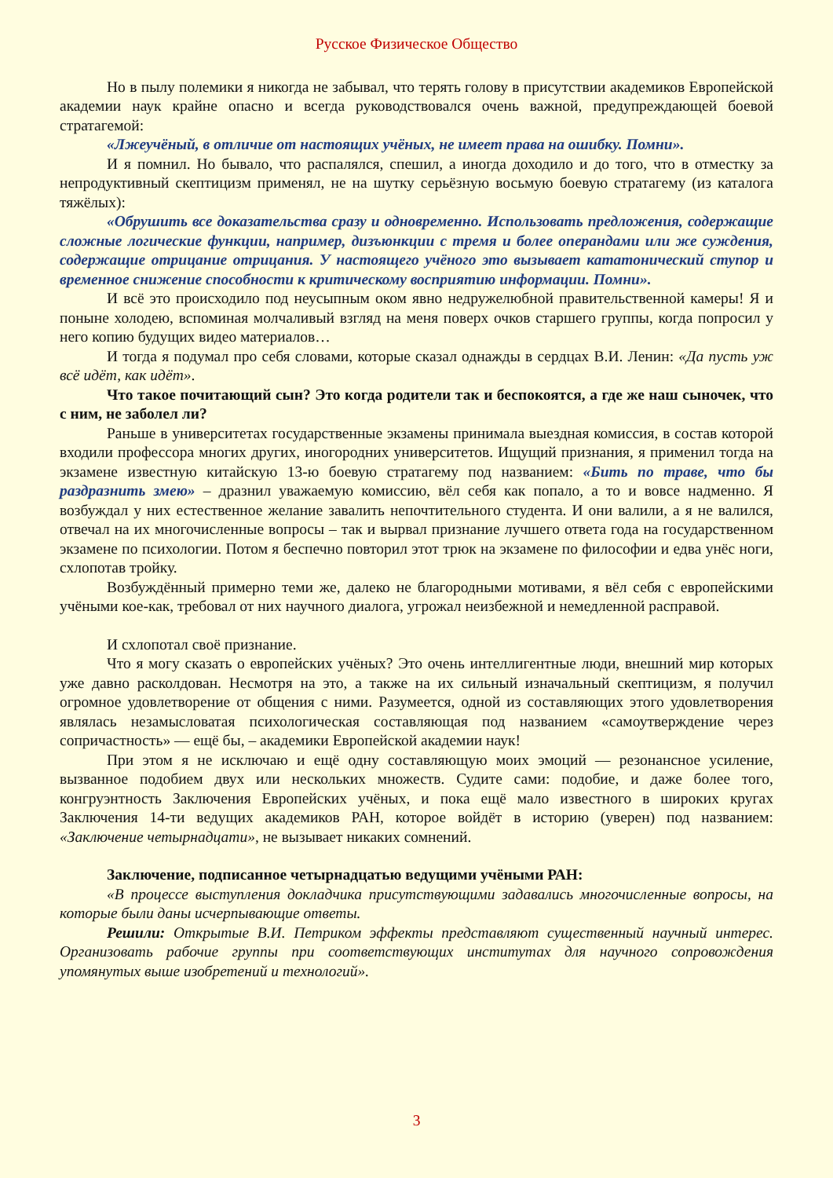Русское Физическое Общество
Но в пылу полемики я никогда не забывал, что терять голову в присутствии академиков Европейской академии наук крайне опасно и всегда руководствовался очень важной, предупреждающей боевой стратагемой:
«Лжеучёный, в отличие от настоящих учёных, не имеет права на ошибку. Помни».
И я помнил. Но бывало, что распалялся, спешил, а иногда доходило и до того, что в отместку за непродуктивный скептицизм применял, не на шутку серьёзную восьмую боевую стратагему (из каталога тяжёлых):
«Обрушить все доказательства сразу и одновременно. Использовать предложения, содержащие сложные логические функции, например, дизъюнкции с тремя и более операндами или же суждения, содержащие отрицание отрицания. У настоящего учёного это вызывает кататонический ступор и временное снижение способности к критическому восприятию информации. Помни».
И всё это происходило под неусыпным оком явно недружелюбной правительственной камеры! Я и поныне холодею, вспоминая молчаливый взгляд на меня поверх очков старшего группы, когда попросил у него копию будущих видео материалов…
И тогда я подумал про себя словами, которые сказал однажды в сердцах В.И. Ленин: «Да пусть уж всё идёт, как идёт».
Что такое почитающий сын? Это когда родители так и беспокоятся, а где же наш сыночек, что с ним, не заболел ли?
Раньше в университетах государственные экзамены принимала выездная комиссия, в состав которой входили профессора многих других, иногородних университетов. Ищущий признания, я применил тогда на экзамене известную китайскую 13-ю боевую стратагему под названием: «Бить по траве, что бы раздразнить змею» – дразнил уважаемую комиссию, вёл себя как попало, а то и вовсе надменно. Я возбуждал у них естественное желание завалить непочтительного студента. И они валили, а я не валился, отвечал на их многочисленные вопросы – так и вырвал признание лучшего ответа года на государственном экзамене по психологии. Потом я беспечно повторил этот трюк на экзамене по философии и едва унёс ноги, схлопотав тройку.
Возбуждённый примерно теми же, далеко не благородными мотивами, я вёл себя с европейскими учёными кое-как, требовал от них научного диалога, угрожал неизбежной и немедленной расправой.
И схлопотал своё признание.
Что я могу сказать о европейских учёных? Это очень интеллигентные люди, внешний мир которых уже давно расколдован. Несмотря на это, а также на их сильный изначальный скептицизм, я получил огромное удовлетворение от общения с ними. Разумеется, одной из составляющих этого удовлетворения являлась незамысловатая психологическая составляющая под названием «самоутверждение через сопричастность» — ещё бы, – академики Европейской академии наук!
При этом я не исключаю и ещё одну составляющую моих эмоций — резонансное усиление, вызванное подобием двух или нескольких множеств. Судите сами: подобие, и даже более того, конгруэнтность Заключения Европейских учёных, и пока ещё мало известного в широких кругах Заключения 14-ти ведущих академиков РАН, которое войдёт в историю (уверен) под названием: «Заключение четырнадцати», не вызывает никаких сомнений.
Заключение, подписанное четырнадцатью ведущими учёными РАН:
«В процессе выступления докладчика присутствующими задавались многочисленные вопросы, на которые были даны исчерпывающие ответы.
Решили: Открытые В.И. Петриком эффекты представляют существенный научный интерес. Организовать рабочие группы при соответствующих институтах для научного сопровождения упомянутых выше изобретений и технологий».
3